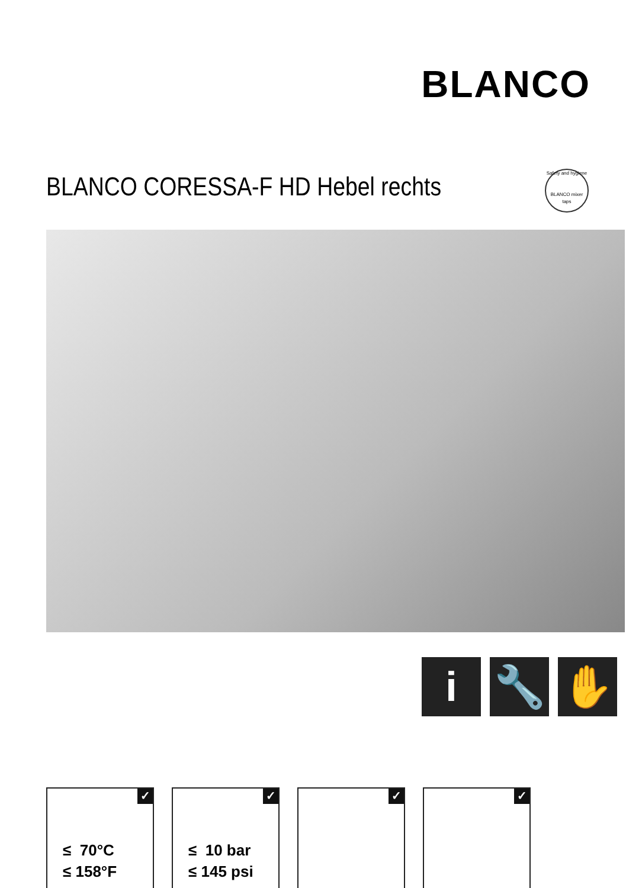BLANCO
BLANCO CORESSA-F HD Hebel rechts
Safety and hygiene
BLANCO mixer taps
i 🔧 ✋
✓
≤ 70°C
≤ 158°F
✓
≤ 10 bar
≤ 145 psi
✓
✓